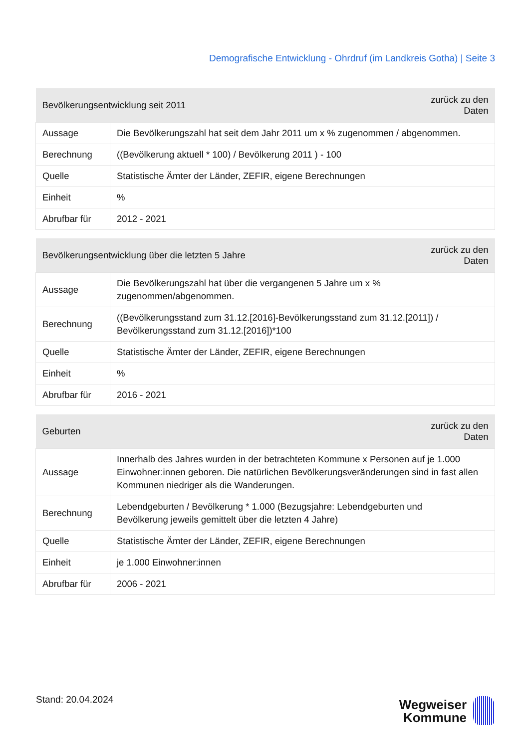Demografische Entwicklung - Ohrdruf (im Landkreis Gotha) | Seite 3
| Bevölkerungsentwicklung seit 2011 | | zurück zu den Daten |
| --- | --- | --- |
| Aussage | Die Bevölkerungszahl hat seit dem Jahr 2011 um x % zugenommen / abgenommen. | |
| Berechnung | ((Bevölkerung aktuell * 100) / Bevölkerung 2011 ) - 100 | |
| Quelle | Statistische Ämter der Länder, ZEFIR, eigene Berechnungen | |
| Einheit | % | |
| Abrufbar für | 2012 - 2021 | |
| Bevölkerungsentwicklung über die letzten 5 Jahre | | zurück zu den Daten |
| --- | --- | --- |
| Aussage | Die Bevölkerungszahl hat über die vergangenen 5 Jahre um x % zugenommen/abgenommen. | |
| Berechnung | ((Bevölkerungsstand zum 31.12.[2016]-Bevölkerungsstand zum 31.12.[2011]) / Bevölkerungsstand zum 31.12.[2016])*100 | |
| Quelle | Statistische Ämter der Länder, ZEFIR, eigene Berechnungen | |
| Einheit | % | |
| Abrufbar für | 2016 - 2021 | |
| Geburten | | zurück zu den Daten |
| --- | --- | --- |
| Aussage | Innerhalb des Jahres wurden in der betrachteten Kommune x Personen auf je 1.000 Einwohner:innen geboren. Die natürlichen Bevölkerungsveränderungen sind in fast allen Kommunen niedriger als die Wanderungen. | |
| Berechnung | Lebendgeburten / Bevölkerung * 1.000 (Bezugsjahre: Lebendgeburten und Bevölkerung jeweils gemittelt über die letzten 4 Jahre) | |
| Quelle | Statistische Ämter der Länder, ZEFIR, eigene Berechnungen | |
| Einheit | je 1.000 Einwohner:innen | |
| Abrufbar für | 2006 - 2021 | |
Stand: 20.04.2024
Wegweiser
Kommune